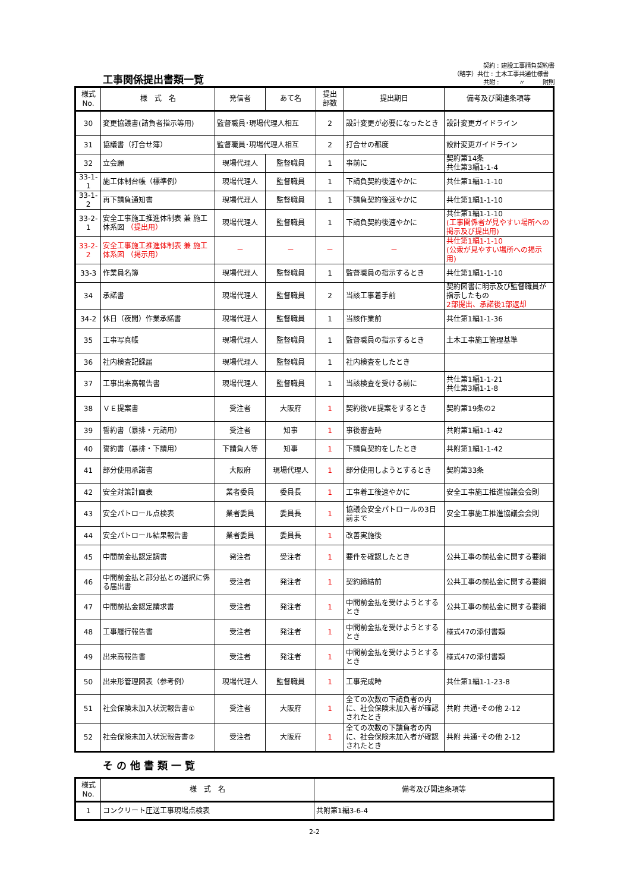工事関係提出書類一覧
　　　　　契約 : 建設工事請負契約書
（略字）共仕 : 土木工事共通仕様書
　　　　　共附 : 　　　〃　　　附則
| 様式 No. | 様 式 名 | 発信者 | あて名 | 提出 部数 | 提出期日 | 備考及び関連条項等 |
| --- | --- | --- | --- | --- | --- | --- |
| 30 | 変更協議書(請負者指示等用) | 監督職員･現場代理人相互 | | 2 | 設計変更が必要になったとき | 設計変更ガイドライン |
| 31 | 協議書（打合せ簿） | 監督職員･現場代理人相互 | | 2 | 打合せの都度 | 設計変更ガイドライン |
| 32 | 立会願 | 現場代理人 | 監督職員 | 1 | 事前に | 契約第14条 共仕第3編1-1-4 |
| 33-1-1 | 施工体制台帳（標準例） | 現場代理人 | 監督職員 | 1 | 下請負契約後速やかに | 共仕第1編1-1-10 |
| 33-1-2 | 再下請負通知書 | 現場代理人 | 監督職員 | 1 | 下請負契約後速やかに | 共仕第1編1-1-10 |
| 33-2-1 | 安全工事施工推進体制表 兼 施工体系図 （提出用） | 現場代理人 | 監督職員 | 1 | 下請負契約後速やかに | 共仕第1編1-1-10 (工事関係者が見やすい場所への掲示及び提出用) |
| 33-2-2 | 安全工事施工推進体制表 兼 施工体系図 （掲示用） | － | － | － | － | 共仕第1編1-1-10 (公衆が見やすい場所への掲示用) |
| 33-3 | 作業員名簿 | 現場代理人 | 監督職員 | 1 | 監督職員の指示するとき | 共仕第1編1-1-10 |
| 34 | 承諾書 | 現場代理人 | 監督職員 | 2 | 当該工事着手前 | 契約図書に明示及び監督職員が指示したもの 2部提出、承諾後1部返却 |
| 34-2 | 休日（夜間）作業承諾書 | 現場代理人 | 監督職員 | 1 | 当該作業前 | 共仕第1編1-1-36 |
| 35 | 工事写真帳 | 現場代理人 | 監督職員 | 1 | 監督職員の指示するとき | 土木工事施工管理基準 |
| 36 | 社内検査記録届 | 現場代理人 | 監督職員 | 1 | 社内検査をしたとき | |
| 37 | 工事出来高報告書 | 現場代理人 | 監督職員 | 1 | 当該検査を受ける前に | 共仕第1編1-1-21 共仕第3編1-1-8 |
| 38 | ＶＥ提案書 | 受注者 | 大阪府 | 1 | 契約後VE提案をするとき | 契約第19条の2 |
| 39 | 誓約書（暴排・元請用） | 受注者 | 知事 | 1 | 事後審査時 | 共附第1編1-1-42 |
| 40 | 誓約書（暴排・下請用） | 下請負人等 | 知事 | 1 | 下請負契約をしたとき | 共附第1編1-1-42 |
| 41 | 部分使用承諾書 | 大阪府 | 現場代理人 | 1 | 部分使用しようとするとき | 契約第33条 |
| 42 | 安全対策計画表 | 業者委員 | 委員長 | 1 | 工事着工後速やかに | 安全工事施工推進協議会会則 |
| 43 | 安全パトロール点検表 | 業者委員 | 委員長 | 1 | 協議会安全パトロールの3日前まで | 安全工事施工推進協議会会則 |
| 44 | 安全パトロール結果報告書 | 業者委員 | 委員長 | 1 | 改善実施後 | |
| 45 | 中間前金払認定調書 | 発注者 | 受注者 | 1 | 要件を確認したとき | 公共工事の前払金に関する要綱 |
| 46 | 中間前金払と部分払との選択に係る届出書 | 受注者 | 発注者 | 1 | 契約締結前 | 公共工事の前払金に関する要綱 |
| 47 | 中間前払金認定請求書 | 受注者 | 発注者 | 1 | 中間前金払を受けようとするとき | 公共工事の前払金に関する要綱 |
| 48 | 工事履行報告書 | 受注者 | 発注者 | 1 | 中間前金払を受けようとするとき | 様式47の添付書類 |
| 49 | 出来高報告書 | 受注者 | 発注者 | 1 | 中間前金払を受けようとするとき | 様式47の添付書類 |
| 50 | 出来形管理図表（参考例） | 現場代理人 | 監督職員 | 1 | 工事完成時 | 共仕第1編1-1-23-8 |
| 51 | 社会保険未加入状況報告書① | 受注者 | 大阪府 | 1 | 全ての次数の下請負者の内に、社会保険未加入者が確認されたとき | 共附 共通･その他 2-12 |
| 52 | 社会保険未加入状況報告書② | 受注者 | 大阪府 | 1 | 全ての次数の下請負者の内に、社会保険未加入者が確認されたとき | 共附 共通･その他 2-12 |
その他書類一覧
| 様式 No. | 様 式 名 | 備考及び関連条項等 |
| --- | --- | --- |
| 1 | コンクリート圧送工事現場点検表 | 共附第1編3-6-4 |
2-2